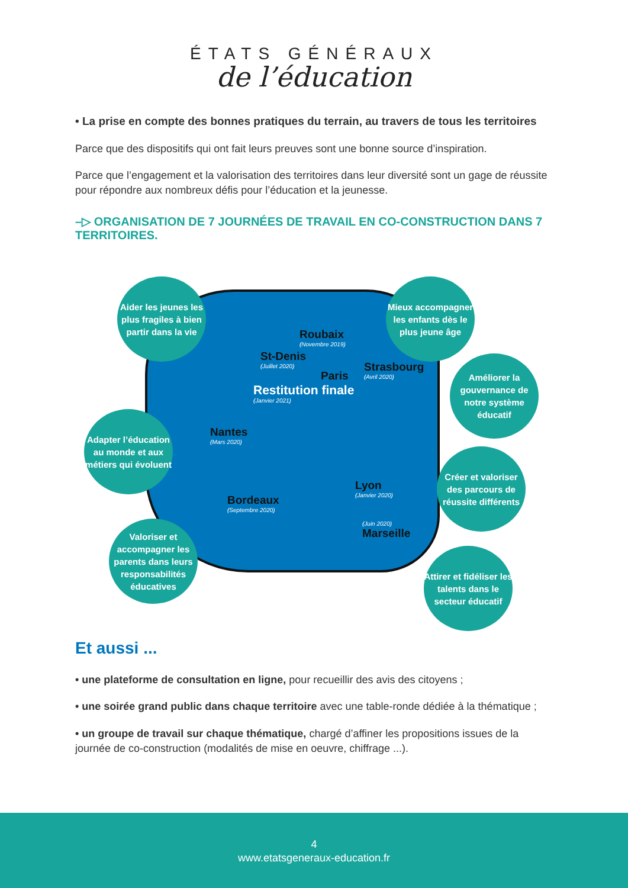ÉTATS GÉNÉRAUX
de l’éducation
• La prise en compte des bonnes pratiques du terrain, au travers de tous les territoires
Parce que des dispositifs qui ont fait leurs preuves sont une bonne source d’inspiration.
Parce que l’engagement et la valorisation des territoires dans leur diversité sont un gage de réussite pour répondre aux nombreux défis pour l’éducation et la jeunesse.
–▷ ORGANISATION DE 7 JOURNÉES DE TRAVAIL EN CO-CONSTRUCTION DANS 7 TERRITOIRES.
Aider les jeunes les plus fragiles à bien partir dans la vie
Mieux accompagner les enfants dès le plus jeune âge
Améliorer la gouvernance de notre système éducatif
Adapter l’éducation au monde et aux métiers qui évoluent
Créer et valoriser des parcours de réussite différents
Valoriser et accompagner les parents dans leurs responsabilités éducatives
Attirer et fidéliser les talents dans le secteur éducatif
Roubaix
(Novembre 2019)
St-Denis
(Juillet 2020)
Paris
Restitution finale
(Janvier 2021)
Strasbourg
(Avril 2020)
Nantes
(Mars 2020)
Lyon
(Janvier 2020)
Bordeaux
(Septembre 2020)
(Juin 2020)
Marseille
Et aussi ...
• une plateforme de consultation en ligne, pour recueillir des avis des citoyens ;
• une soirée grand public dans chaque territoire avec une table-ronde dédiée à la thématique ;
• un groupe de travail sur chaque thématique, chargé d’affiner les propositions issues de la journée de co-construction (modalités de mise en oeuvre, chiffrage ...).
4
www.etatsgeneraux-education.fr